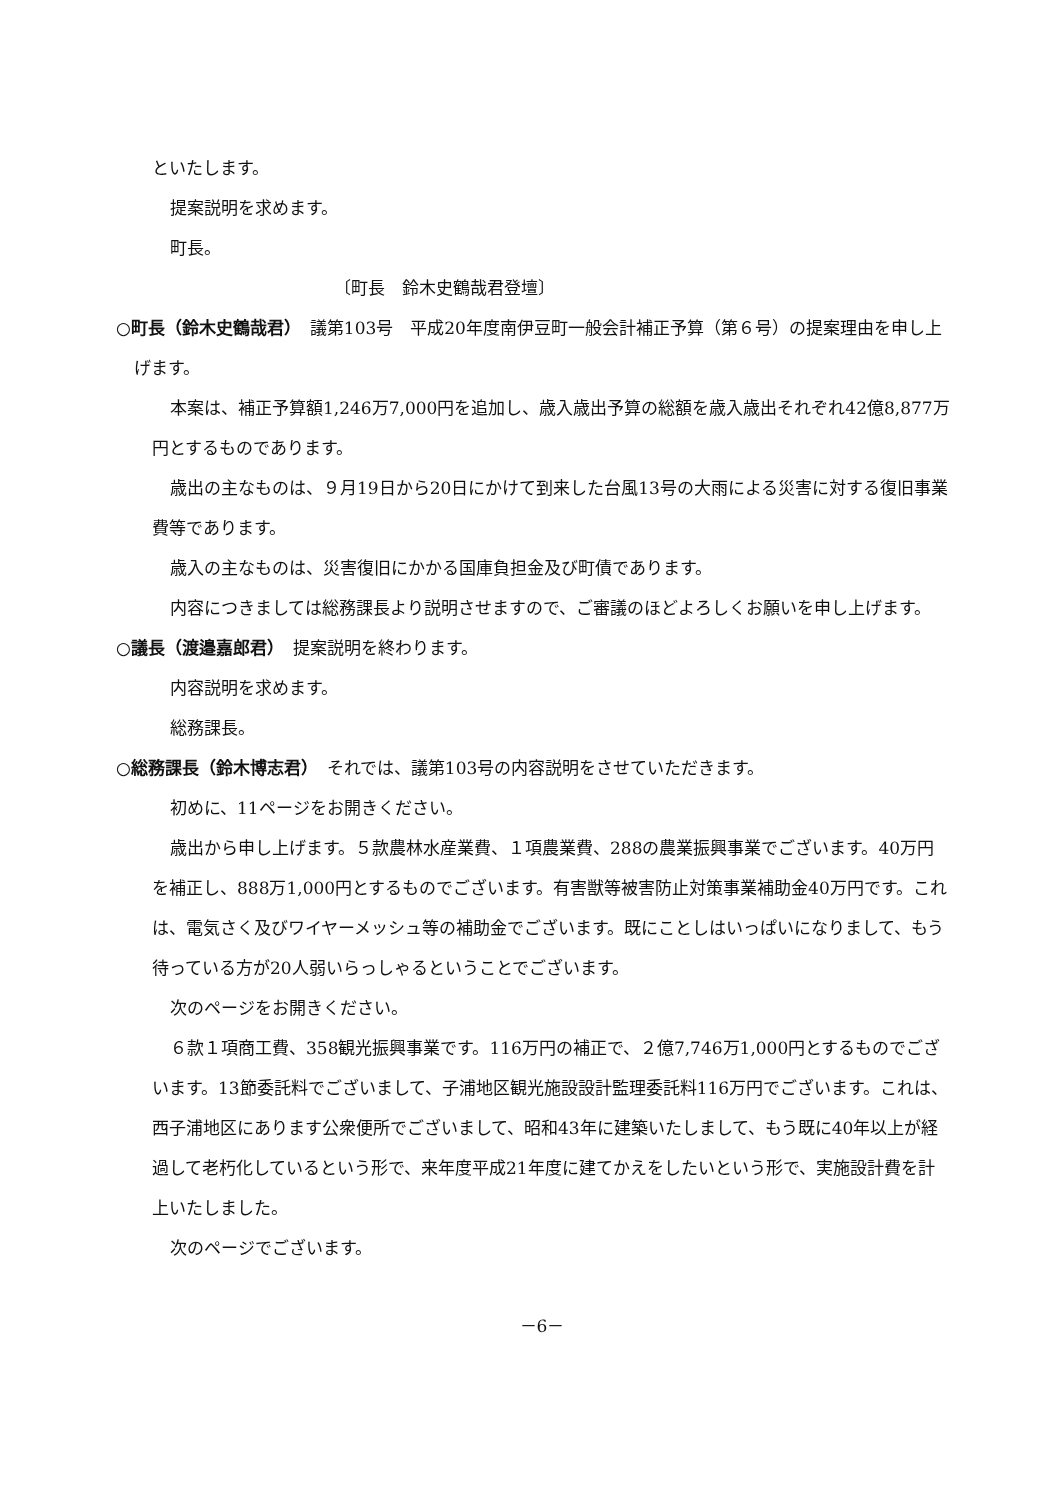といたします。
提案説明を求めます。
町長。
〔町長　鈴木史鶴哉君登壇〕
○町長（鈴木史鶴哉君）　議第103号　平成20年度南伊豆町一般会計補正予算（第６号）の提案理由を申し上げます。
本案は、補正予算額1,246万7,000円を追加し、歳入歳出予算の総額を歳入歳出それぞれ42億8,877万円とするものであります。
歳出の主なものは、９月19日から20日にかけて到来した台風13号の大雨による災害に対する復旧事業費等であります。
歳入の主なものは、災害復旧にかかる国庫負担金及び町債であります。
内容につきましては総務課長より説明させますので、ご審議のほどよろしくお願いを申し上げます。
○議長（渡邉嘉郎君）　提案説明を終わります。
内容説明を求めます。
総務課長。
○総務課長（鈴木博志君）　それでは、議第103号の内容説明をさせていただきます。
初めに、11ページをお開きください。
歳出から申し上げます。５款農林水産業費、１項農業費、288の農業振興事業でございます。40万円を補正し、888万1,000円とするものでございます。有害獣等被害防止対策事業補助金40万円です。これは、電気さく及びワイヤーメッシュ等の補助金でございます。既にことしはいっぱいになりまして、もう待っている方が20人弱いらっしゃるということでございます。
次のページをお開きください。
６款１項商工費、358観光振興事業です。116万円の補正で、２億7,746万1,000円とするものでございます。13節委託料でございまして、子浦地区観光施設設計監理委託料116万円でございます。これは、西子浦地区にあります公衆便所でございまして、昭和43年に建築いたしまして、もう既に40年以上が経過して老朽化しているという形で、来年度平成21年度に建てかえをしたいという形で、実施設計費を計上いたしました。
次のページでございます。
－6－